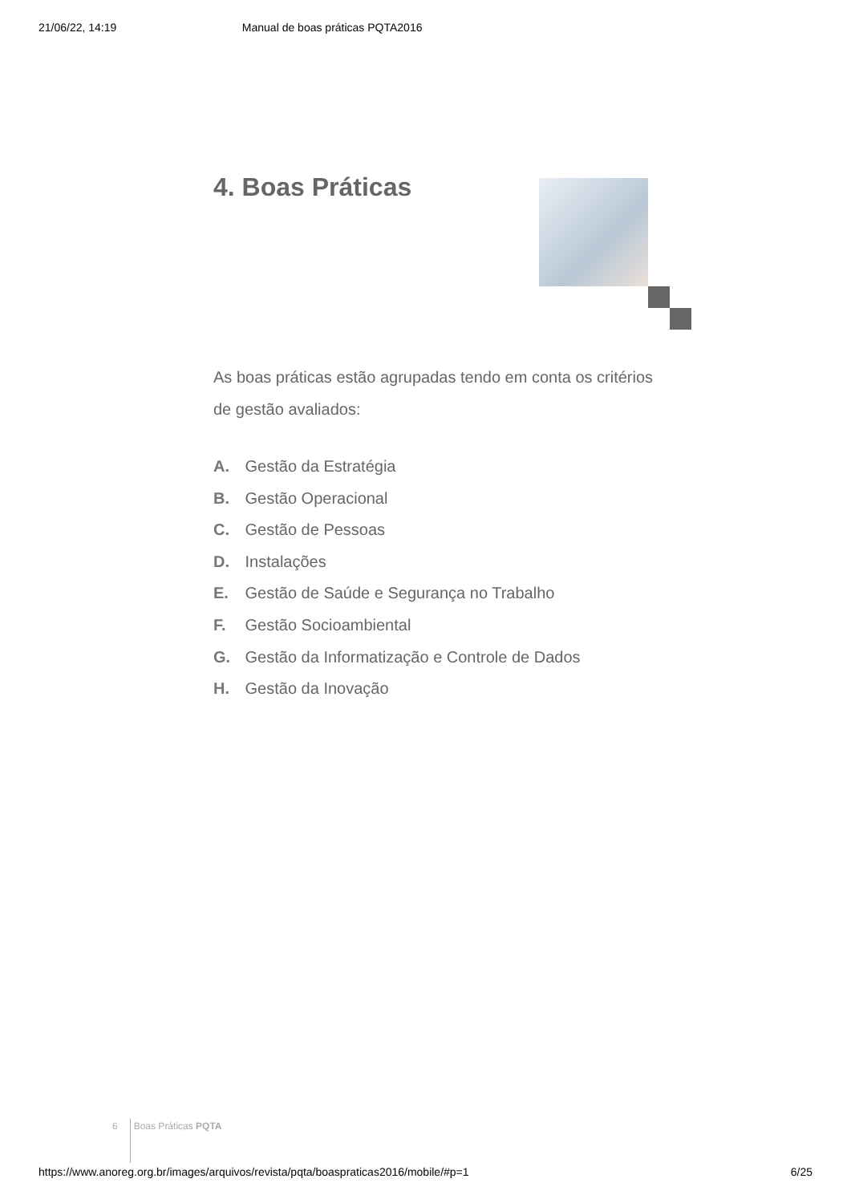21/06/22, 14:19 Manual de boas práticas PQTA2016
4. Boas Práticas
As boas práticas estão agrupadas tendo em conta os critérios de gestão avaliados:
A. Gestão da Estratégia
B. Gestão Operacional
C. Gestão de Pessoas
D. Instalações
E. Gestão de Saúde e Segurança no Trabalho
F. Gestão Socioambiental
G. Gestão da Informatização e Controle de Dados
H. Gestão da Inovação
6 Boas Práticas PQTA
https://www.anoreg.org.br/images/arquivos/revista/pqta/boaspraticas2016/mobile/#p=1 6/25